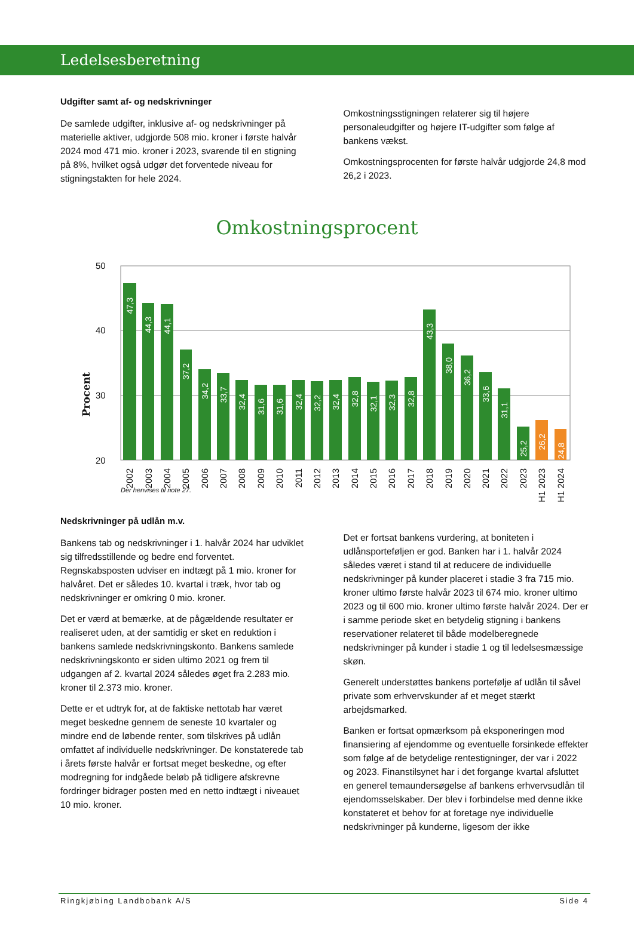Ledelsesberetning
Udgifter samt af- og nedskrivninger
De samlede udgifter, inklusive af- og nedskrivninger på materielle aktiver, udgjorde 508 mio. kroner i første halvår 2024 mod 471 mio. kroner i 2023, svarende til en stigning på 8%, hvilket også udgør det forventede niveau for stigningstakten for hele 2024.
Omkostningsstigningen relaterer sig til højere personaleudgifter og højere IT-udgifter som følge af bankens vækst.
Omkostningsprocenten for første halvår udgjorde 24,8 mod 26,2 i 2023.
Omkostningsprocent
50
40
30
20
Procent
47,3
44,3
44,1
37,2
34,2
33,7
32,4
31,6
31,6
32,4
32,2
32,4
32,8
32,1
32,3
32,8
43,3
38,0
36,2
33,6
31,1
25,2
26,2
24,8
2002
2003
2004
2005
2006
2007
2008
2009
2010
2011
2012
2013
2014
2015
2016
2017
2018
2019
2020
2021
2022
2023
H1 2023
H1 2024
Der henvises til note 27.
Nedskrivninger på udlån m.v.
Bankens tab og nedskrivninger i 1. halvår 2024 har udviklet sig tilfredsstillende og bedre end forventet. Regnskabsposten udviser en indtægt på 1 mio. kroner for halvåret. Det er således 10. kvartal i træk, hvor tab og nedskrivninger er omkring 0 mio. kroner.
Det er værd at bemærke, at de pågældende resultater er realiseret uden, at der samtidig er sket en reduktion i bankens samlede nedskrivningskonto. Bankens samlede nedskrivningskonto er siden ultimo 2021 og frem til udgangen af 2. kvartal 2024 således øget fra 2.283 mio. kroner til 2.373 mio. kroner.
Dette er et udtryk for, at de faktiske nettotab har været meget beskedne gennem de seneste 10 kvartaler og mindre end de løbende renter, som tilskrives på udlån omfattet af individuelle nedskrivninger. De konstaterede tab i årets første halvår er fortsat meget beskedne, og efter modregning for indgåede beløb på tidligere afskrevne fordringer bidrager posten med en netto indtægt i niveauet 10 mio. kroner.
Det er fortsat bankens vurdering, at boniteten i udlånsporteføljen er god. Banken har i 1. halvår 2024 således været i stand til at reducere de individuelle nedskrivninger på kunder placeret i stadie 3 fra 715 mio. kroner ultimo første halvår 2023 til 674 mio. kroner ultimo 2023 og til 600 mio. kroner ultimo første halvår 2024. Der er i samme periode sket en betydelig stigning i bankens reservationer relateret til både modelberegnede nedskrivninger på kunder i stadie 1 og til ledelsesmæssige skøn.
Generelt understøttes bankens portefølje af udlån til såvel private som erhvervskunder af et meget stærkt arbejdsmarked.
Banken er fortsat opmærksom på eksponeringen mod finansiering af ejendomme og eventuelle forsinkede effekter som følge af de betydelige rentestigninger, der var i 2022 og 2023. Finanstilsynet har i det forgange kvartal afsluttet en generel temaundersøgelse af bankens erhvervsudlån til ejendomsselskaber. Der blev i forbindelse med denne ikke konstateret et behov for at foretage nye individuelle nedskrivninger på kunderne, ligesom der ikke
Ringkjøbing Landbobank A/S Side 4